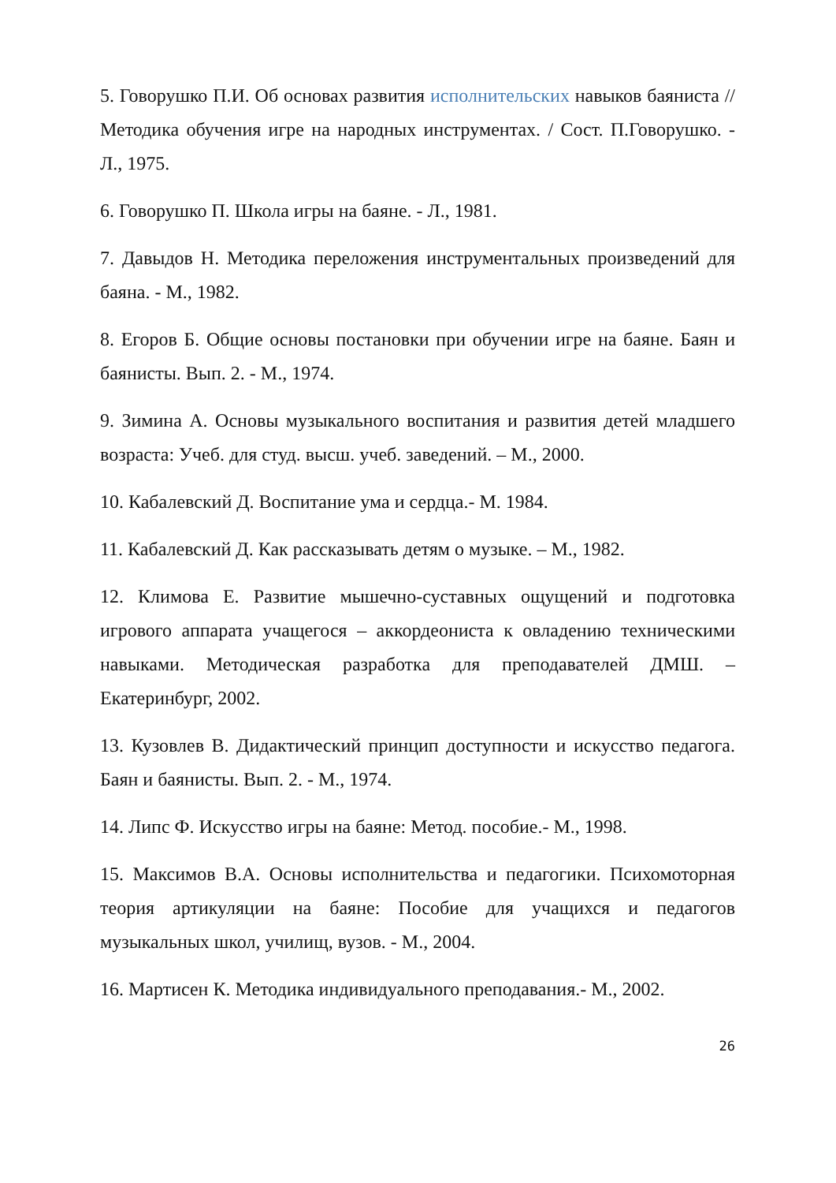5. Говорушко П.И. Об основах развития исполнительских навыков баяниста // Методика обучения игре на народных инструментах. / Сост. П.Говорушко. - Л., 1975.
6. Говорушко П. Школа игры на баяне. - Л., 1981.
7. Давыдов Н. Методика переложения инструментальных произведений для баяна. - М., 1982.
8. Егоров Б. Общие основы постановки при обучении игре на баяне. Баян и баянисты. Вып. 2. - М., 1974.
9. Зимина А. Основы музыкального воспитания и развития детей младшего возраста: Учеб. для студ. высш. учеб. заведений. – М., 2000.
10. Кабалевский Д. Воспитание ума и сердца.- М. 1984.
11. Кабалевский Д. Как рассказывать детям о музыке. – М., 1982.
12. Климова Е. Развитие мышечно-суставных ощущений и подготовка игрового аппарата учащегося – аккордеониста к овладению техническими навыками. Методическая разработка для преподавателей ДМШ. – Екатеринбург, 2002.
13. Кузовлев В. Дидактический принцип доступности и искусство педагога. Баян и баянисты. Вып. 2. - М., 1974.
14. Липс Ф. Искусство игры на баяне: Метод. пособие.- М., 1998.
15. Максимов В.А. Основы исполнительства и педагогики. Психомоторная теория артикуляции на баяне: Пособие для учащихся и педагогов музыкальных школ, училищ, вузов. - М., 2004.
16. Мартисен К. Методика индивидуального преподавания.- М., 2002.
26